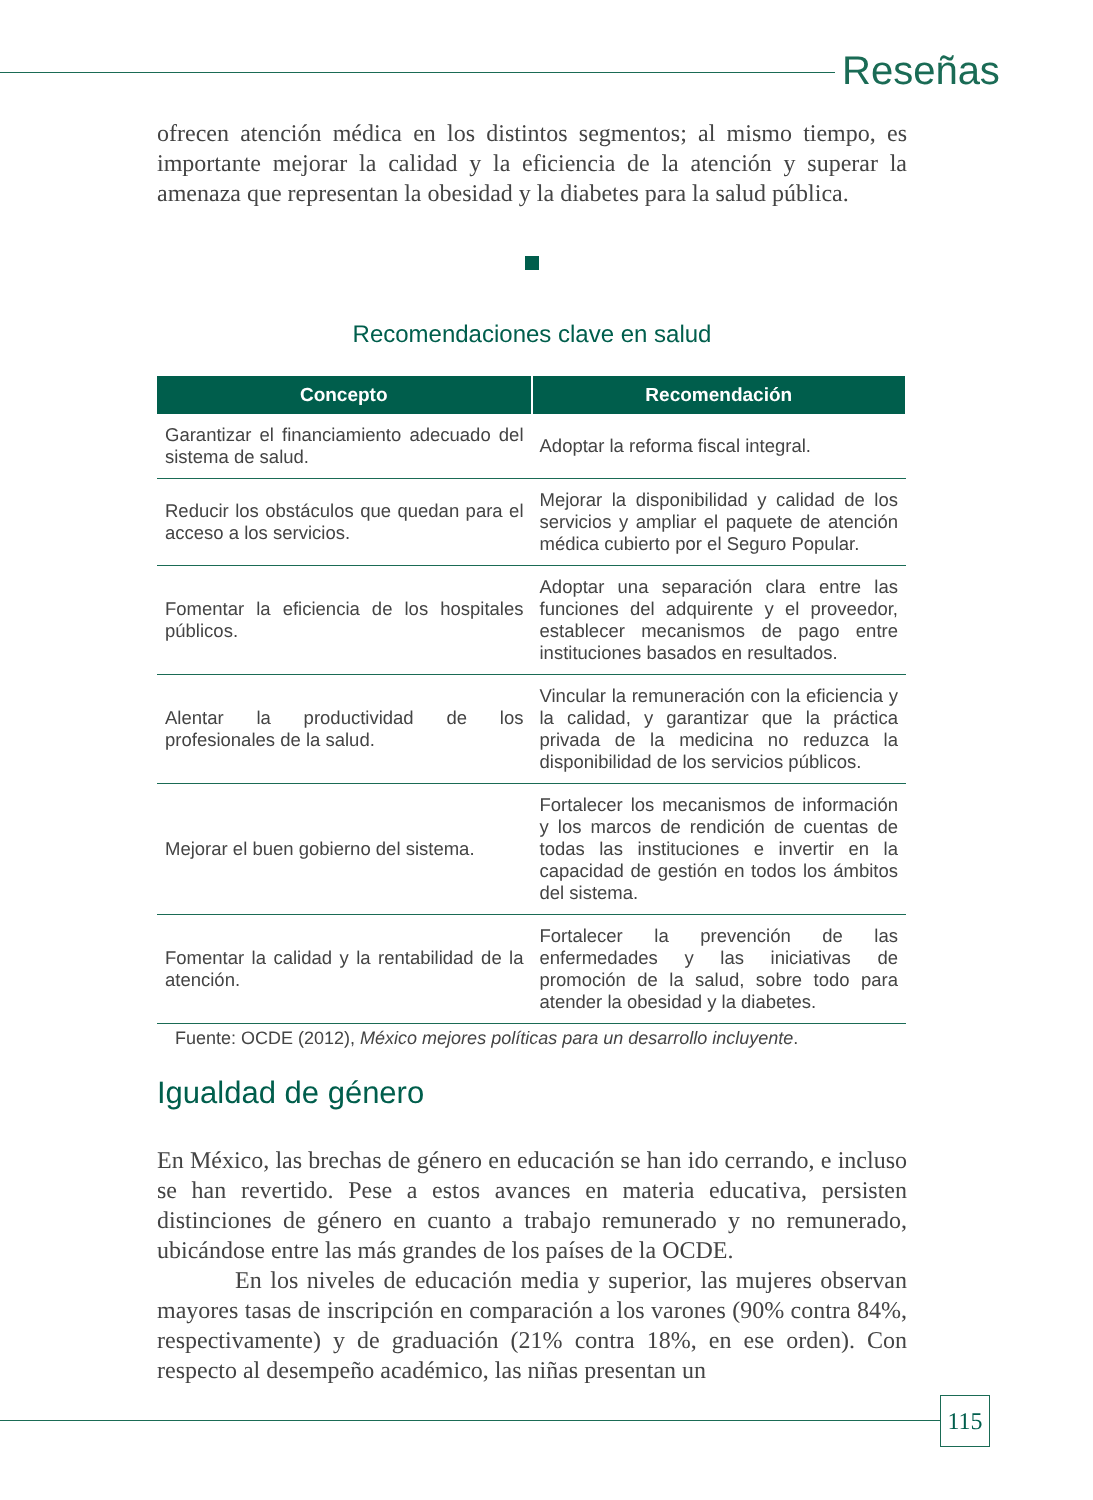Reseñas
ofrecen atención médica en los distintos segmentos; al mismo tiempo, es importante mejorar la calidad y la eficiencia de la atención y superar la amenaza que representan la obesidad y la diabetes para la salud pública.
Recomendaciones clave en salud
| Concepto | Recomendación |
| --- | --- |
| Garantizar el financiamiento adecuado del sistema de salud. | Adoptar la reforma fiscal integral. |
| Reducir los obstáculos que quedan para el acceso a los servicios. | Mejorar la disponibilidad y calidad de los servicios y ampliar el paquete de atención médica cubierto por el Seguro Popular. |
| Fomentar la eficiencia de los hospitales públicos. | Adoptar una separación clara entre las funciones del adquirente y el proveedor, establecer mecanismos de pago entre instituciones basados en resultados. |
| Alentar la productividad de los profesionales de la salud. | Vincular la remuneración con la eficiencia y la calidad, y garantizar que la práctica privada de la medicina no reduzca la disponibilidad de los servicios públicos. |
| Mejorar el buen gobierno del sistema. | Fortalecer los mecanismos de información y los marcos de rendición de cuentas de todas las instituciones e invertir en la capacidad de gestión en todos los ámbitos del sistema. |
| Fomentar la calidad y la rentabilidad de la atención. | Fortalecer la prevención de las enfermedades y las iniciativas de promoción de la salud, sobre todo para atender la obesidad y la diabetes. |
Fuente: OCDE (2012), México mejores políticas para un desarrollo incluyente.
Igualdad de género
En México, las brechas de género en educación se han ido cerrando, e incluso se han revertido. Pese a estos avances en materia educativa, persisten distinciones de género en cuanto a trabajo remunerado y no remunerado, ubicándose entre las más grandes de los países de la OCDE.
En los niveles de educación media y superior, las mujeres observan mayores tasas de inscripción en comparación a los varones (90% contra 84%, respectivamente) y de graduación (21% contra 18%, en ese orden). Con respecto al desempeño académico, las niñas presentan un
115